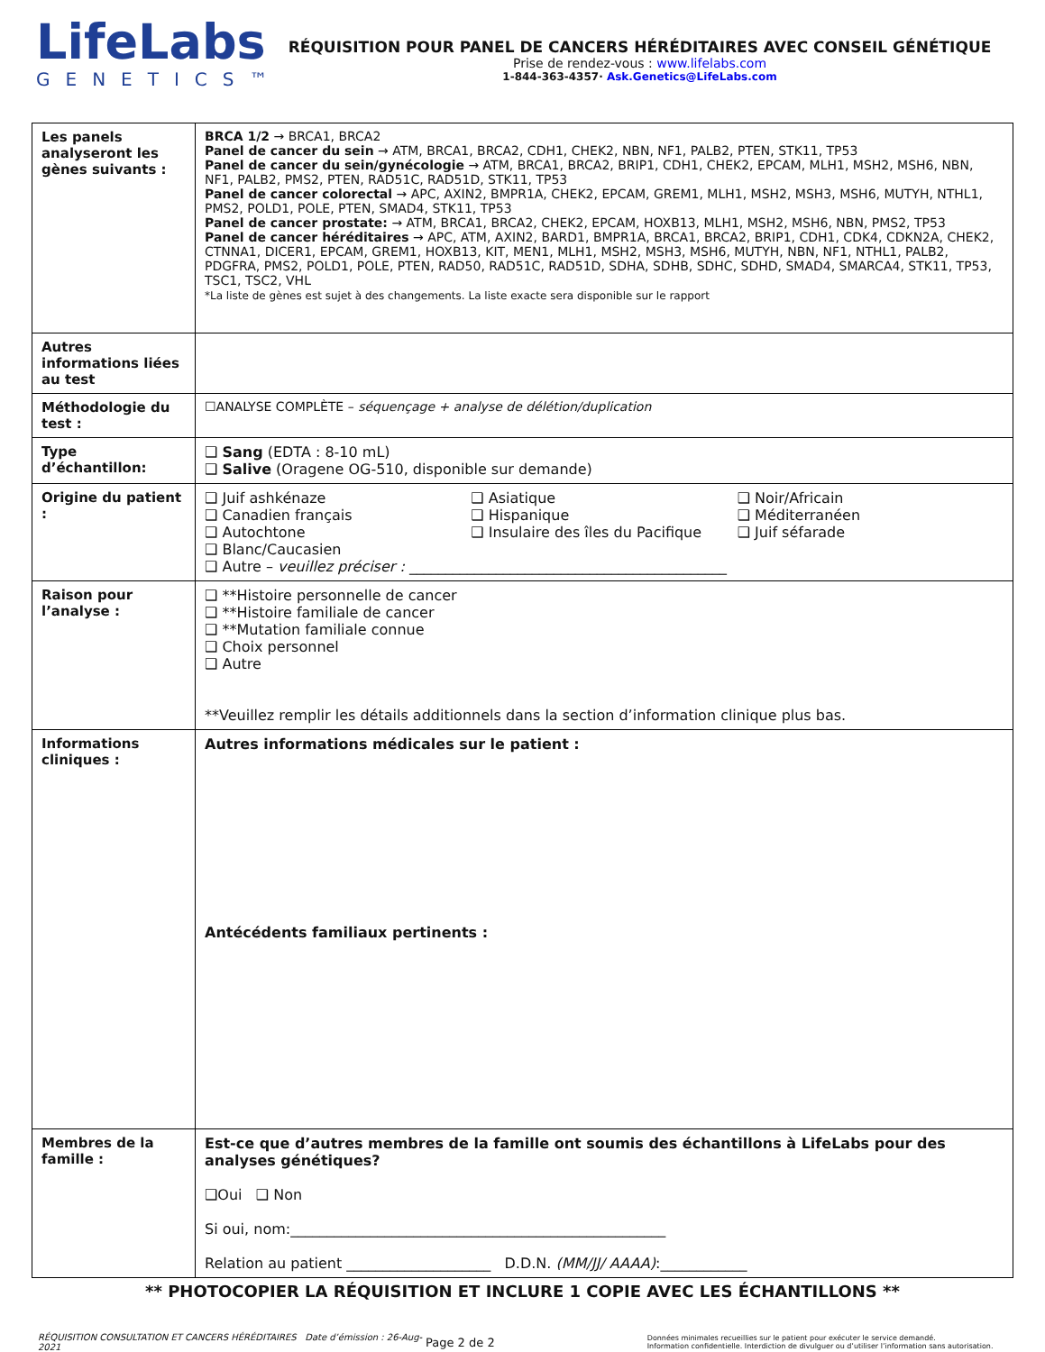LifeLabs
GENETICS™
RÉQUISITION POUR PANEL DE CANCERS HÉRÉDITAIRES AVEC CONSEIL GÉNÉTIQUE
Prise de rendez-vous : www.lifelabs.com
1-844-363-4357· Ask.Genetics@LifeLabs.com
| Les panels analyseront les gènes suivants : | BRCA 1/2 → BRCA1, BRCA2 Panel de cancer du sein → ATM, BRCA1, BRCA2, CDH1, CHEK2, NBN, NF1, PALB2, PTEN, STK11, TP53 Panel de cancer du sein/gynécologie → ATM, BRCA1, BRCA2, BRIP1, CDH1, CHEK2, EPCAM, MLH1, MSH2, MSH6, NBN, NF1, PALB2, PMS2, PTEN, RAD51C, RAD51D, STK11, TP53 Panel de cancer colorectal → APC, AXIN2, BMPR1A, CHEK2, EPCAM, GREM1, MLH1, MSH2, MSH3, MSH6, MUTYH, NTHL1, PMS2, POLD1, POLE, PTEN, SMAD4, STK11, TP53 Panel de cancer prostate: → ATM, BRCA1, BRCA2, CHEK2, EPCAM, HOXB13, MLH1, MSH2, MSH6, NBN, PMS2, TP53 Panel de cancer héréditaires → APC, ATM, AXIN2, BARD1, BMPR1A, BRCA1, BRCA2, BRIP1, CDH1, CDK4, CDKN2A, CHEK2, CTNNA1, DICER1, EPCAM, GREM1, HOXB13, KIT, MEN1, MLH1, MSH2, MSH3, MSH6, MUTYH, NBN, NF1, NTHL1, PALB2, PDGFRA, PMS2, POLD1, POLE, PTEN, RAD50, RAD51C, RAD51D, SDHA, SDHB, SDHC, SDHD, SMAD4, SMARCA4, STK11, TP53, TSC1, TSC2, VHL *La liste de gènes est sujet à des changements. La liste exacte sera disponible sur le rapport |
| Autres informations liées au test | |
| Méthodologie du test : | ☐ANALYSE COMPLÈTE – séquençage + analyse de délétion/duplication |
| Type d’échantillon: | ❑ Sang (EDTA : 8-10 mL) ❑ Salive (Oragene OG-510, disponible sur demande) |
| Origine du patient : | ❑ Juif ashkénaze ❑ Canadien français ❑ Autochtone ❑ Blanc/Caucasien ❑ Asiatique ❑ Hispanique ❑ Insulaire des îles du Pacifique ❑ Noir/Africain ❑ Méditerranéen ❑ Juif séfarade ❑ Autre – veuillez préciser : ____________________________________________ |
| Raison pour l’analyse : | ❑ **Histoire personnelle de cancer ❑ **Histoire familiale de cancer ❑ **Mutation familiale connue ❑ Choix personnel ❑ Autre **Veuillez remplir les détails additionnels dans la section d’information clinique plus bas. |
| Informations cliniques : | Autres informations médicales sur le patient : Antécédents familiaux pertinents : |
| Membres de la famille : | Est-ce que d’autres membres de la famille ont soumis des échantillons à LifeLabs pour des analyses génétiques? ❑Oui ❑ Non Si oui, nom:____________________________________________________ Relation au patient ____________________ D.D.N. (MM/JJ/ AAAA) :____________ |
** PHOTOCOPIER LA RÉQUISITION ET INCLURE 1 COPIE AVEC LES ÉCHANTILLONS **
RÉQUISITION CONSULTATION ET CANCERS HÉRÉDITAIRES Date d’émission : 26-Aug-2021
Page 2 de 2
Données minimales recueillies sur le patient pour exécuter le service demandé.
Information confidentielle. Interdiction de divulguer ou d’utiliser l’information sans autorisation.